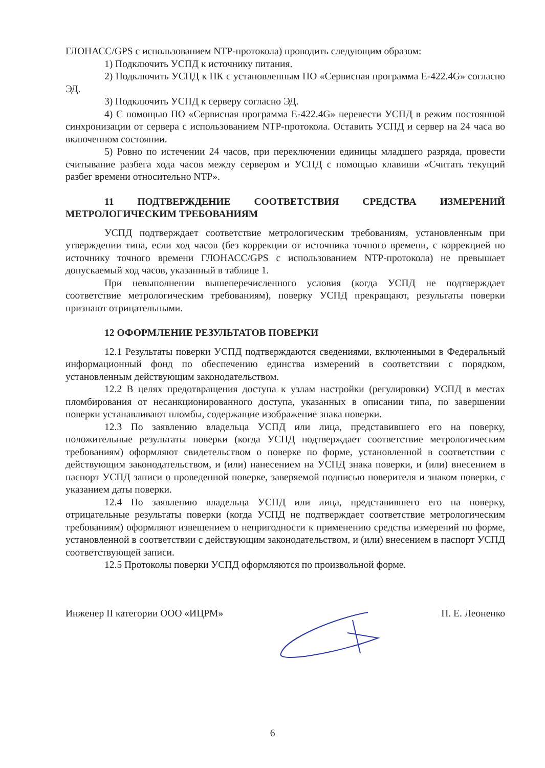ГЛОНАСС/GPS с использованием NTP-протокола) проводить следующим образом:
1) Подключить УСПД к источнику питания.
2) Подключить УСПД к ПК с установленным ПО «Сервисная программа Е-422.4G» согласно ЭД.
3) Подключить УСПД к серверу согласно ЭД.
4) С помощью ПО «Сервисная программа Е-422.4G» перевести УСПД в режим постоянной синхронизации от сервера с использованием NTP-протокола. Оставить УСПД и сервер на 24 часа во включенном состоянии.
5) Ровно по истечении 24 часов, при переключении единицы младшего разряда, провести считывание разбега хода часов между сервером и УСПД с помощью клавиши «Считать текущий разбег времени относительно NTP».
11 ПОДТВЕРЖДЕНИЕ СООТВЕТСТВИЯ СРЕДСТВА ИЗМЕРЕНИЙ МЕТРОЛОГИЧЕСКИМ ТРЕБОВАНИЯМ
УСПД подтверждает соответствие метрологическим требованиям, установленным при утверждении типа, если ход часов (без коррекции от источника точного времени, с коррекцией по источнику точного времени ГЛОНАСС/GPS с использованием NTP-протокола) не превышает допускаемый ход часов, указанный в таблице 1.
При невыполнении вышеперечисленного условия (когда УСПД не подтверждает соответствие метрологическим требованиям), поверку УСПД прекращают, результаты поверки признают отрицательными.
12 ОФОРМЛЕНИЕ РЕЗУЛЬТАТОВ ПОВЕРКИ
12.1 Результаты поверки УСПД подтверждаются сведениями, включенными в Федеральный информационный фонд по обеспечению единства измерений в соответствии с порядком, установленным действующим законодательством.
12.2 В целях предотвращения доступа к узлам настройки (регулировки) УСПД в местах пломбирования от несанкционированного доступа, указанных в описании типа, по завершении поверки устанавливают пломбы, содержащие изображение знака поверки.
12.3 По заявлению владельца УСПД или лица, представившего его на поверку, положительные результаты поверки (когда УСПД подтверждает соответствие метрологическим требованиям) оформляют свидетельством о поверке по форме, установленной в соответствии с действующим законодательством, и (или) нанесением на УСПД знака поверки, и (или) внесением в паспорт УСПД записи о проведенной поверке, заверяемой подписью поверителя и знаком поверки, с указанием даты поверки.
12.4 По заявлению владельца УСПД или лица, представившего его на поверку, отрицательные результаты поверки (когда УСПД не подтверждает соответствие метрологическим требованиям) оформляют извещением о непригодности к применению средства измерений по форме, установленной в соответствии с действующим законодательством, и (или) внесением в паспорт УСПД соответствующей записи.
12.5 Протоколы поверки УСПД оформляются по произвольной форме.
Инженер II категории ООО «ИЦРМ» П. Е. Леоненко
6